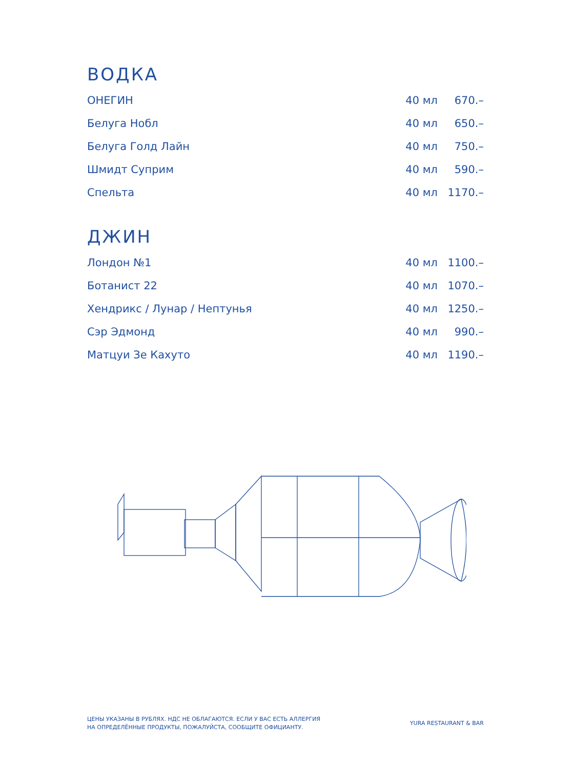ВОДКА
| ОНЕГИН | 40 мл | 670.– |
| Белуга Нобл | 40 мл | 650.– |
| Белуга Голд Лайн | 40 мл | 750.– |
| Шмидт Суприм | 40 мл | 590.– |
| Спельта | 40 мл | 1170.– |
ДЖИН
| Лондон №1 | 40 мл | 1100.– |
| Ботанист 22 | 40 мл | 1070.– |
| Хендрикс / Лунар / Нептунья | 40 мл | 1250.– |
| Сэр Эдмонд | 40 мл | 990.– |
| Матцуи Зе Кахуто | 40 мл | 1190.– |
ЦЕНЫ УКАЗАНЫ В РУБЛЯХ. НДС НЕ ОБЛАГАЮТСЯ. ЕСЛИ У ВАС ЕСТЬ АЛЛЕРГИЯ
НА ОПРЕДЕЛЁННЫЕ ПРОДУКТЫ, ПОЖАЛУЙСТА, СООБЩИТЕ ОФИЦИАНТУ.
YURA RESTAURANT & BAR